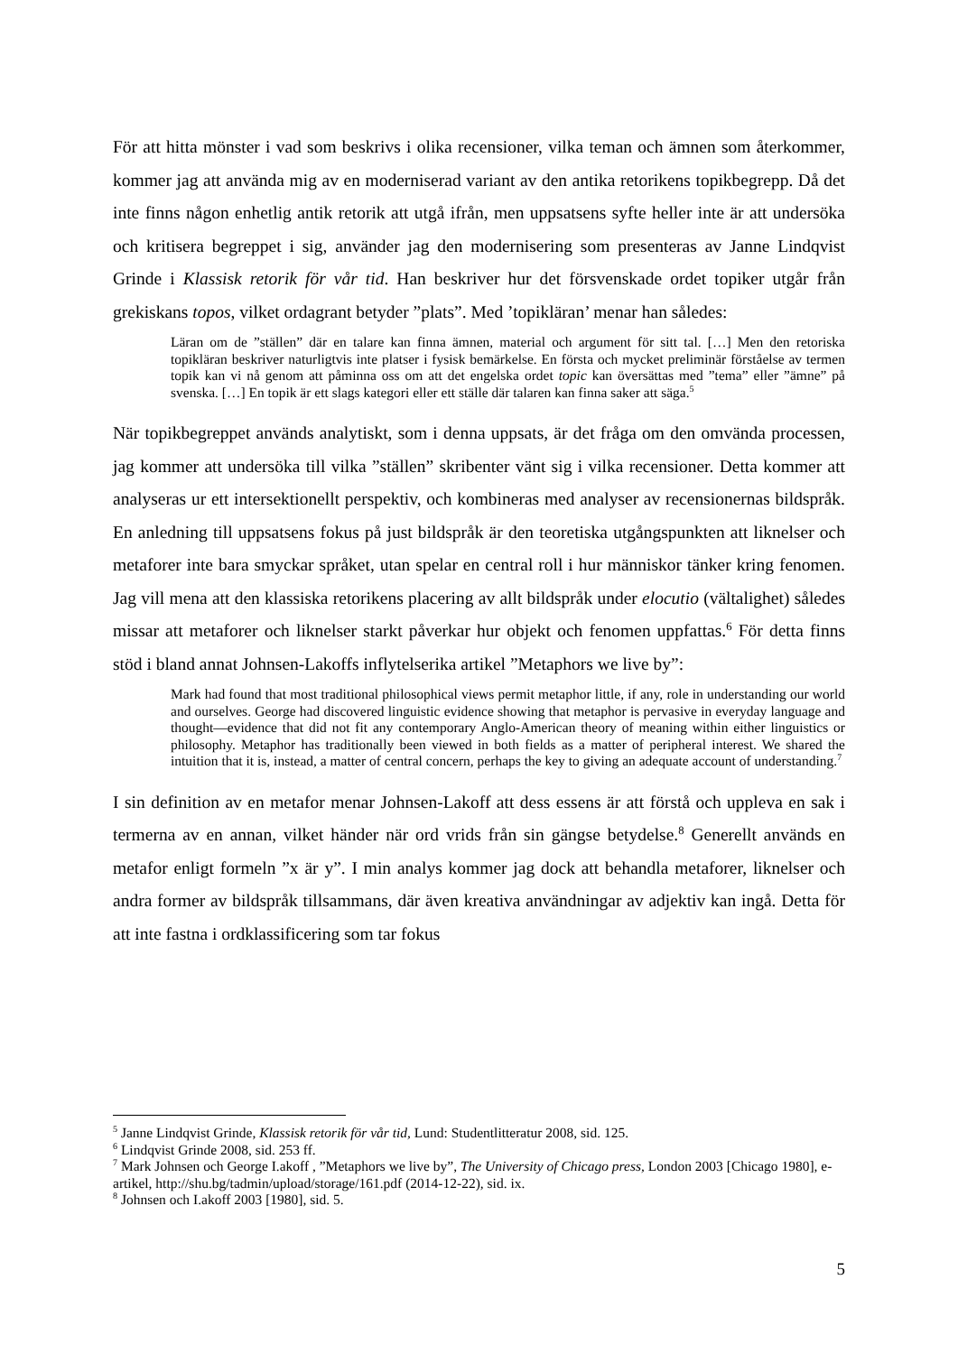För att hitta mönster i vad som beskrivs i olika recensioner, vilka teman och ämnen som återkommer, kommer jag att använda mig av en moderniserad variant av den antika retorikens topikbegrepp. Då det inte finns någon enhetlig antik retorik att utgå ifrån, men uppsatsens syfte heller inte är att undersöka och kritisera begreppet i sig, använder jag den modernisering som presenteras av Janne Lindqvist Grinde i Klassisk retorik för vår tid. Han beskriver hur det försvenskade ordet topiker utgår från grekiskans topos, vilket ordagrant betyder ”plats”. Med ’topikläran’ menar han således:
Läran om de ”ställen” där en talare kan finna ämnen, material och argument för sitt tal. […] Men den retoriska topikläran beskriver naturligtvis inte platser i fysisk bemärkelse. En första och mycket preliminär förståelse av termen topik kan vi nå genom att påminna oss om att det engelska ordet topic kan översättas med ”tema” eller ”ämne” på svenska. […] En topik är ett slags kategori eller ett ställe där talaren kan finna saker att säga.<sup>5</sup>
När topikbegreppet används analytiskt, som i denna uppsats, är det fråga om den omvända processen, jag kommer att undersöka till vilka ”ställen” skribenter vänt sig i vilka recensioner. Detta kommer att analyseras ur ett intersektionellt perspektiv, och kombineras med analyser av recensionernas bildspråk. En anledning till uppsatsens fokus på just bildspråk är den teoretiska utgångspunkten att liknelser och metaforer inte bara smyckar språket, utan spelar en central roll i hur människor tänker kring fenomen. Jag vill mena att den klassiska retorikens placering av allt bildspråk under elocutio (vältalighet) således missar att metaforer och liknelser starkt påverkar hur objekt och fenomen uppfattas.<sup>6</sup> För detta finns stöd i bland annat Johnsen-Lakoffs inflytelserika artikel ”Metaphors we live by”:
Mark had found that most traditional philosophical views permit metaphor little, if any, role in understanding our world and ourselves. George had discovered linguistic evidence showing that metaphor is pervasive in everyday language and thought—evidence that did not fit any contemporary Anglo-American theory of meaning within either linguistics or philosophy. Metaphor has traditionally been viewed in both fields as a matter of peripheral interest. We shared the intuition that it is, instead, a matter of central concern, perhaps the key to giving an adequate account of understanding.<sup>7</sup>
I sin definition av en metafor menar Johnsen-Lakoff att dess essens är att förstå och uppleva en sak i termerna av en annan, vilket händer när ord vrids från sin gängse betydelse.<sup>8</sup> Generellt används en metafor enligt formeln ”x är y”. I min analys kommer jag dock att behandla metaforer, liknelser och andra former av bildspråk tillsammans, där även kreativa användningar av adjektiv kan ingå. Detta för att inte fastna i ordklassificering som tar fokus
<sup>5</sup> Janne Lindqvist Grinde, Klassisk retorik för vår tid, Lund: Studentlitteratur 2008, sid. 125.
<sup>6</sup> Lindqvist Grinde 2008, sid. 253 ff.
<sup>7</sup> Mark Johnsen och George I.akoff , ”Metaphors we live by”, The University of Chicago press, London 2003 [Chicago 1980], e-artikel, http://shu.bg/tadmin/upload/storage/161.pdf (2014-12-22), sid. ix.
<sup>8</sup> Johnsen och I.akoff 2003 [1980], sid. 5.
5